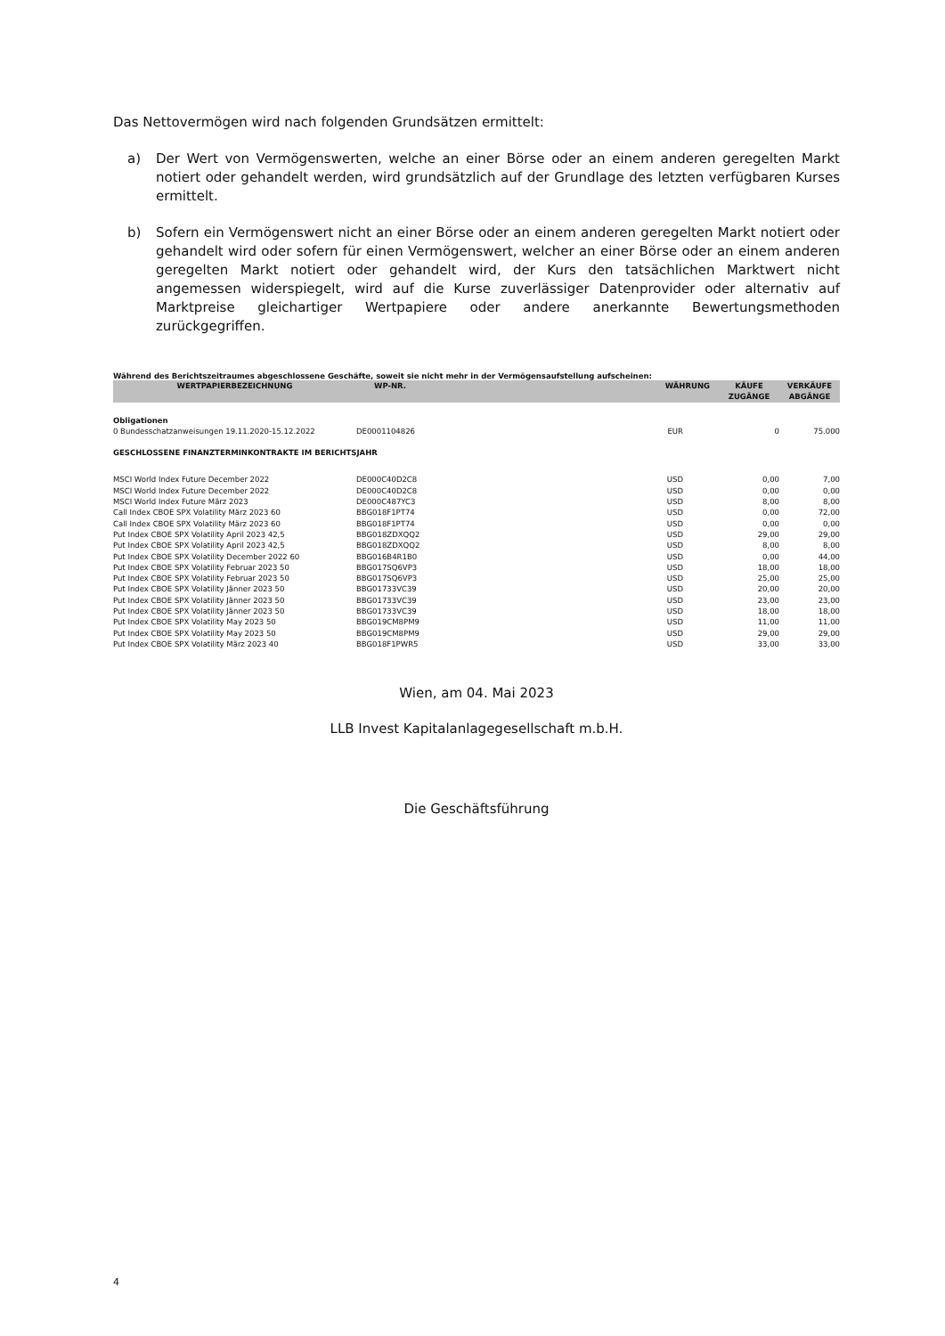Das Nettovermögen wird nach folgenden Grundsätzen ermittelt:
a) Der Wert von Vermögenswerten, welche an einer Börse oder an einem anderen geregelten Markt notiert oder gehandelt werden, wird grundsätzlich auf der Grundlage des letzten verfügbaren Kurses ermittelt.
b) Sofern ein Vermögenswert nicht an einer Börse oder an einem anderen geregelten Markt notiert oder gehandelt wird oder sofern für einen Vermögenswert, welcher an einer Börse oder an einem anderen geregelten Markt notiert oder gehandelt wird, der Kurs den tatsächlichen Marktwert nicht angemessen widerspiegelt, wird auf die Kurse zuverlässiger Datenprovider oder alternativ auf Marktpreise gleichartiger Wertpapiere oder andere anerkannte Bewertungsmethoden zurückgegriffen.
Während des Berichtszeitraumes abgeschlossene Geschäfte, soweit sie nicht mehr in der Vermögensaufstellung aufscheinen:
| WERTPAPIERBEZEICHNUNG | WP-NR. | WÄHRUNG | KÄUFE ZUGÄNGE | VERKÄUFE ABGÄNGE |
| --- | --- | --- | --- | --- |
| Obligationen | | | | |
| 0 Bundesschatzanweisungen 19.11.2020-15.12.2022 | DE0001104826 | EUR | 0 | 75.000 |
| GESCHLOSSENE FINANZTERMINKONTRAKTE IM BERICHTSJAHR | | | | |
| MSCI World Index Future December 2022 | DE000C40D2C8 | USD | 0,00 | 7,00 |
| MSCI World Index Future December 2022 | DE000C40D2C8 | USD | 0,00 | 0,00 |
| MSCI World Index Future März 2023 | DE000C487YC3 | USD | 8,00 | 8,00 |
| Call Index CBOE SPX Volatility März 2023 60 | BBG018F1PT74 | USD | 0,00 | 72,00 |
| Call Index CBOE SPX Volatility März 2023 60 | BBG018F1PT74 | USD | 0,00 | 0,00 |
| Put Index CBOE SPX Volatility April 2023 42,5 | BBG018ZDXQQ2 | USD | 29,00 | 29,00 |
| Put Index CBOE SPX Volatility April 2023 42,5 | BBG018ZDXQQ2 | USD | 8,00 | 8,00 |
| Put Index CBOE SPX Volatility December 2022 60 | BBG016B4R1B0 | USD | 0,00 | 44,00 |
| Put Index CBOE SPX Volatility Februar 2023 50 | BBG017SQ6VP3 | USD | 18,00 | 18,00 |
| Put Index CBOE SPX Volatility Februar 2023 50 | BBG017SQ6VP3 | USD | 25,00 | 25,00 |
| Put Index CBOE SPX Volatility Jänner 2023 50 | BBG01733VC39 | USD | 20,00 | 20,00 |
| Put Index CBOE SPX Volatility Jänner 2023 50 | BBG01733VC39 | USD | 23,00 | 23,00 |
| Put Index CBOE SPX Volatility Jänner 2023 50 | BBG01733VC39 | USD | 18,00 | 18,00 |
| Put Index CBOE SPX Volatility May 2023 50 | BBG019CM8PM9 | USD | 11,00 | 11,00 |
| Put Index CBOE SPX Volatility May 2023 50 | BBG019CM8PM9 | USD | 29,00 | 29,00 |
| Put Index CBOE SPX Volatility März 2023 40 | BBG018F1PWR5 | USD | 33,00 | 33,00 |
Wien, am 04. Mai 2023
LLB Invest Kapitalanlagegesellschaft m.b.H.
Die Geschäftsführung
4